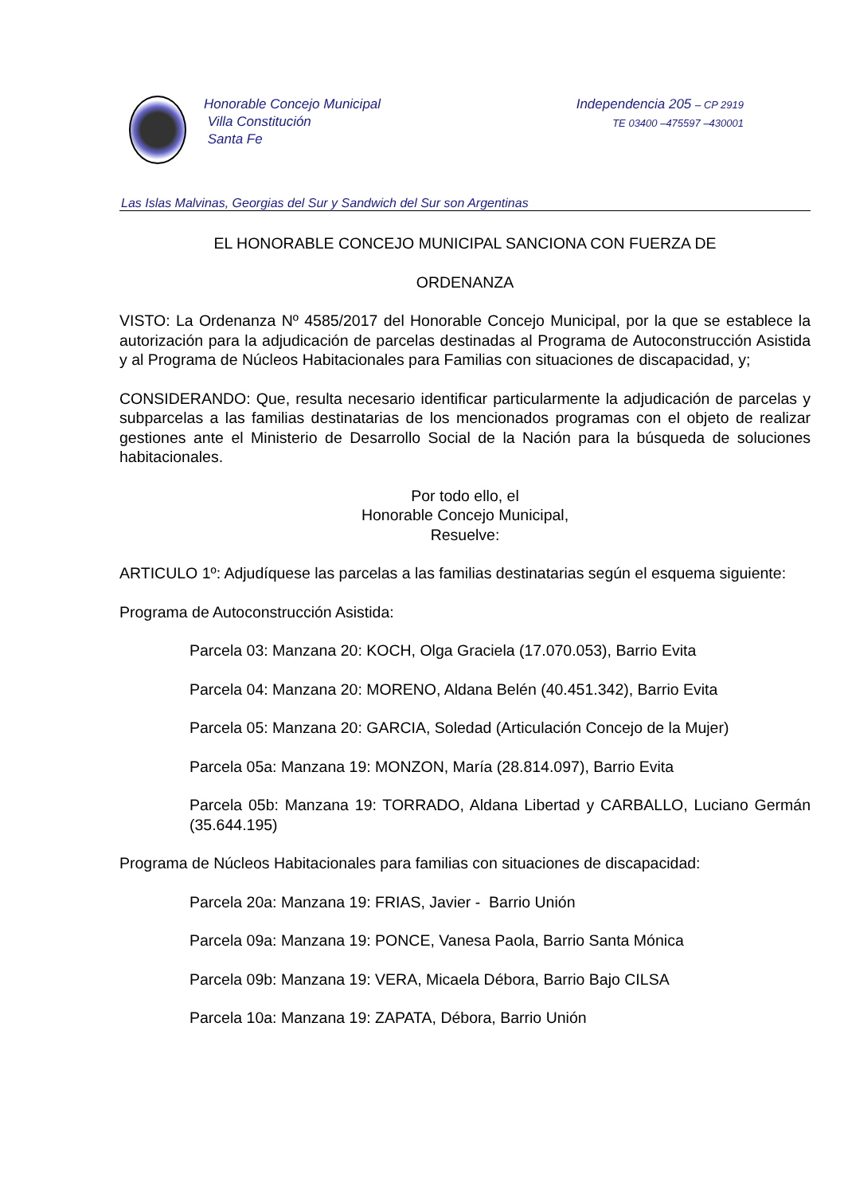Honorable Concejo Municipal
Villa Constitución
Santa Fe
Independencia 205 – CP 2919
TE 03400 –475597 –430001
Las Islas Malvinas, Georgias del Sur y Sandwich del Sur son Argentinas
EL HONORABLE CONCEJO MUNICIPAL SANCIONA CON FUERZA DE
ORDENANZA
VISTO: La Ordenanza Nº 4585/2017 del Honorable Concejo Municipal, por la que se establece la autorización para la adjudicación de parcelas destinadas al Programa de Autoconstrucción Asistida y al Programa de Núcleos Habitacionales para Familias con situaciones de discapacidad, y;
CONSIDERANDO: Que, resulta necesario identificar particularmente la adjudicación de parcelas y subparcelas a las familias destinatarias de los mencionados programas con el objeto de realizar gestiones ante el Ministerio de Desarrollo Social de la Nación para la búsqueda de soluciones habitacionales.
Por todo ello, el
Honorable Concejo Municipal,
Resuelve:
ARTICULO 1º: Adjudíquese las parcelas a las familias destinatarias según el esquema siguiente:
Programa de Autoconstrucción Asistida:
Parcela 03: Manzana 20: KOCH, Olga Graciela (17.070.053), Barrio Evita
Parcela 04: Manzana 20: MORENO, Aldana Belén (40.451.342), Barrio Evita
Parcela 05: Manzana 20: GARCIA, Soledad (Articulación Concejo de la Mujer)
Parcela 05a: Manzana 19: MONZON, María (28.814.097), Barrio Evita
Parcela 05b: Manzana 19: TORRADO, Aldana Libertad y CARBALLO, Luciano Germán (35.644.195)
Programa de Núcleos Habitacionales para familias con situaciones de discapacidad:
Parcela 20a: Manzana 19: FRIAS, Javier - Barrio Unión
Parcela 09a: Manzana 19: PONCE, Vanesa Paola, Barrio Santa Mónica
Parcela 09b: Manzana 19: VERA, Micaela Débora, Barrio Bajo CILSA
Parcela 10a: Manzana 19: ZAPATA, Débora, Barrio Unión